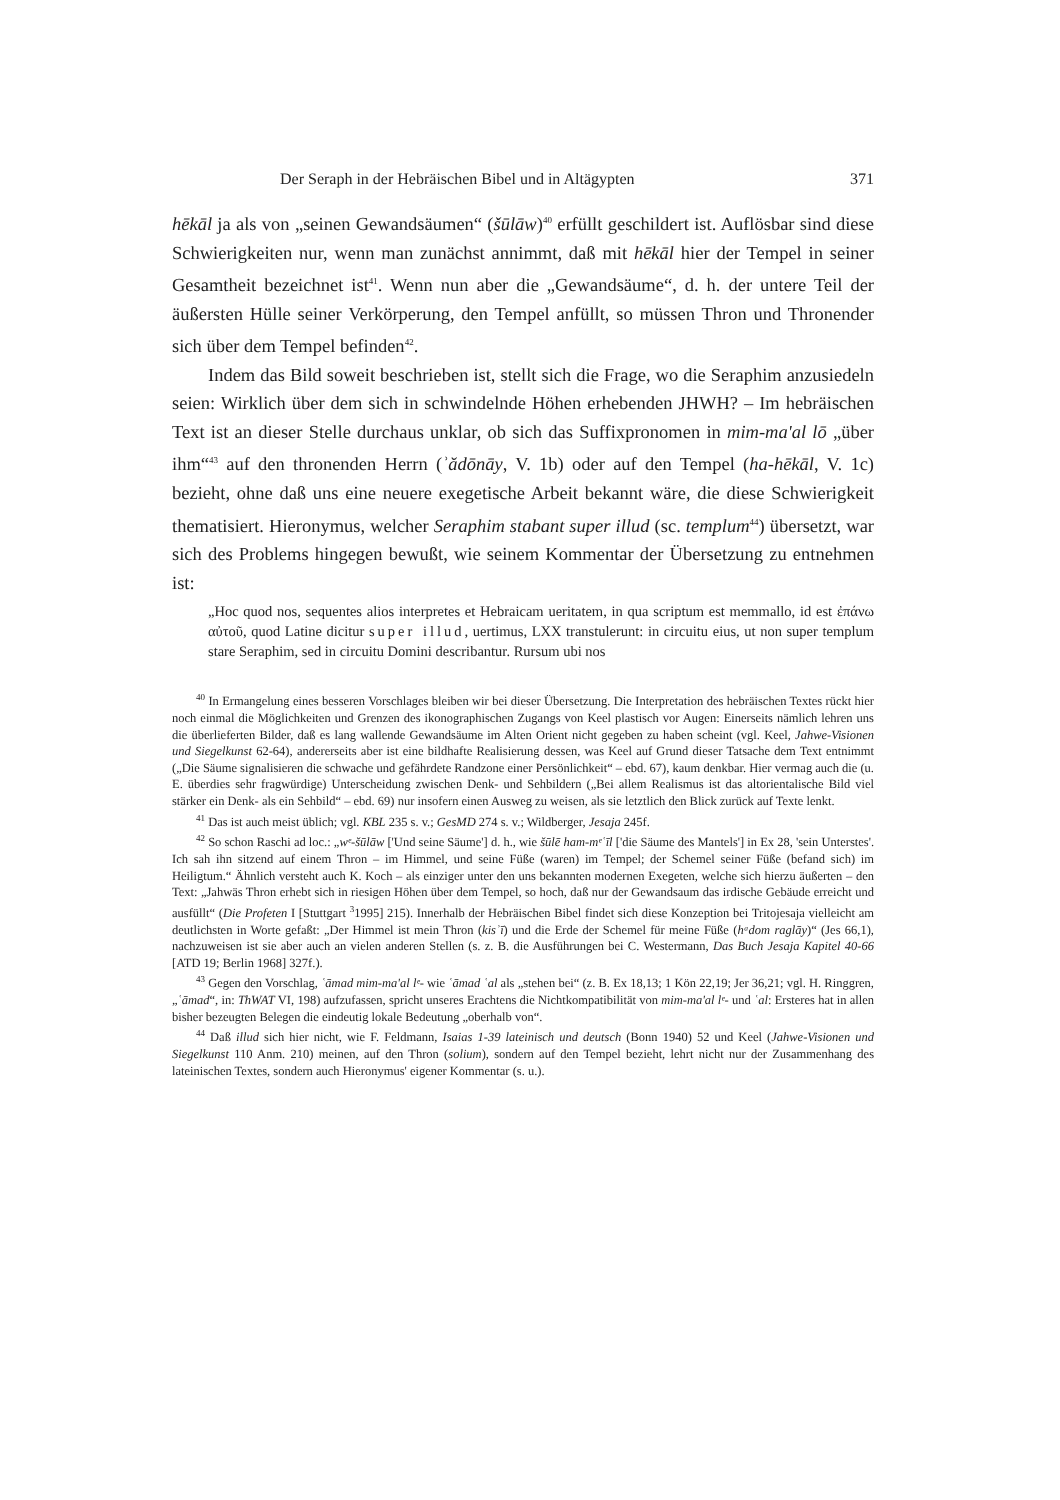Der Seraph in der Hebräischen Bibel und in Altägypten 371
hēkāl ja als von „seinen Gewandsäumen“ (šūlāw)<sup>40</sup> erfüllt geschildert ist. Auflösbar sind diese Schwierigkeiten nur, wenn man zunächst annimmt, daß mit hēkāl hier der Tempel in seiner Gesamtheit bezeichnet ist<sup>41</sup>. Wenn nun aber die „Gewandsäume“, d. h. der untere Teil der äußersten Hülle seiner Verkörperung, den Tempel anfüllt, so müssen Thron und Thronender sich über dem Tempel befinden<sup>42</sup>.
Indem das Bild soweit beschrieben ist, stellt sich die Frage, wo die Seraphim anzusiedeln seien: Wirklich über dem sich in schwindelnde Höhen erhebenden JHWH? – Im hebräischen Text ist an dieser Stelle durchaus unklar, ob sich das Suffixpronomen in mim-ma'al lō „über ihm“<sup>43</sup> auf den thronenden Herrn (ʾădōnāy, V. 1b) oder auf den Tempel (ha-hēkāl, V. 1c) bezieht, ohne daß uns eine neuere exegetische Arbeit bekannt wäre, die diese Schwierigkeit thematisiert. Hieronymus, welcher Seraphim stabant super illud (sc. templum<sup>44</sup>) übersetzt, war sich des Problems hingegen bewußt, wie seinem Kommentar der Übersetzung zu entnehmen ist:
„Hoc quod nos, sequentes alios interpretes et Hebraicam ueritatem, in qua scriptum est memmallo, id est ἐπάνω αὐτοῦ, quod Latine dicitur super illud, uertimus, LXX transtulerunt: in circuitu eius, ut non super templum stare Seraphim, sed in circuitu Domini describantur. Rursum ubi nos
<sup>40</sup> In Ermangelung eines besseren Vorschlages bleiben wir bei dieser Übersetzung. Die Interpretation des hebräischen Textes rückt hier noch einmal die Möglichkeiten und Grenzen des ikonographischen Zugangs von Keel plastisch vor Augen: Einerseits nämlich lehren uns die überlieferten Bilder, daß es lang wallende Gewandsäume im Alten Orient nicht gegeben zu haben scheint (vgl. Keel, Jahwe-Visionen und Siegelkunst 62-64), andererseits aber ist eine bildhafte Realisierung dessen, was Keel auf Grund dieser Tatsache dem Text entnimmt („Die Säume signalisieren die schwache und gefährdete Randzone einer Persönlichkeit“ – ebd. 67), kaum denkbar. Hier vermag auch die (u. E. überdies sehr fragwürdige) Unterscheidung zwischen Denk- und Sehbildern („Bei allem Realismus ist das altorientalische Bild viel stärker ein Denk- als ein Sehbild“ – ebd. 69) nur insofern einen Ausweg zu weisen, als sie letztlich den Blick zurück auf Texte lenkt.
<sup>41</sup> Das ist auch meist üblich; vgl. KBL 235 s. v.; GesMD 274 s. v.; Wildberger, Jesaja 245f.
<sup>42</sup> So schon Raschi ad loc.: „wᵉ-šūlāw ['Und seine Säume'] d. h., wie šūlē ham-mᵉʿīl ['die Säume des Mantels'] in Ex 28, 'sein Unterstes'. Ich sah ihn sitzend auf einem Thron – im Himmel, und seine Füße (waren) im Tempel; der Schemel seiner Füße (befand sich) im Heiligtum.“ Ähnlich versteht auch K. Koch – als einziger unter den uns bekannten modernen Exegeten, welche sich hierzu äußerten – den Text: „Jahwäs Thron erhebt sich in riesigen Höhen über dem Tempel, so hoch, daß nur der Gewandsaum das irdische Gebäude erreicht und ausfüllt“ (Die Profeten I [Stuttgart <sup>3</sup>1995] 215). Innerhalb der Hebräischen Bibel findet sich diese Konzeption bei Tritojesaja vielleicht am deutlichsten in Worte gefaßt: „Der Himmel ist mein Thron (kisʾī) und die Erde der Schemel für meine Füße (hᵃdom raglāy)“ (Jes 66,1), nachzuweisen ist sie aber auch an vielen anderen Stellen (s. z. B. die Ausführungen bei C. Westermann, Das Buch Jesaja Kapitel 40-66 [ATD 19; Berlin 1968] 327f.).
<sup>43</sup> Gegen den Vorschlag, ʿāmad mim-ma'al lᵉ- wie ʿāmad ʿal als „stehen bei“ (z. B. Ex 18,13; 1 Kön 22,19; Jer 36,21; vgl. H. Ringgren, „ʿāmad“, in: ThWAT VI, 198) aufzufassen, spricht unseres Erachtens die Nichtkompatibilität von mim-ma'al lᵉ- und ʿal: Ersteres hat in allen bisher bezeugten Belegen die eindeutig lokale Bedeutung „oberhalb von“.
<sup>44</sup> Daß illud sich hier nicht, wie F. Feldmann, Isaias 1-39 lateinisch und deutsch (Bonn 1940) 52 und Keel (Jahwe-Visionen und Siegelkunst 110 Anm. 210) meinen, auf den Thron (solium), sondern auf den Tempel bezieht, lehrt nicht nur der Zusammenhang des lateinischen Textes, sondern auch Hieronymus' eigener Kommentar (s. u.).